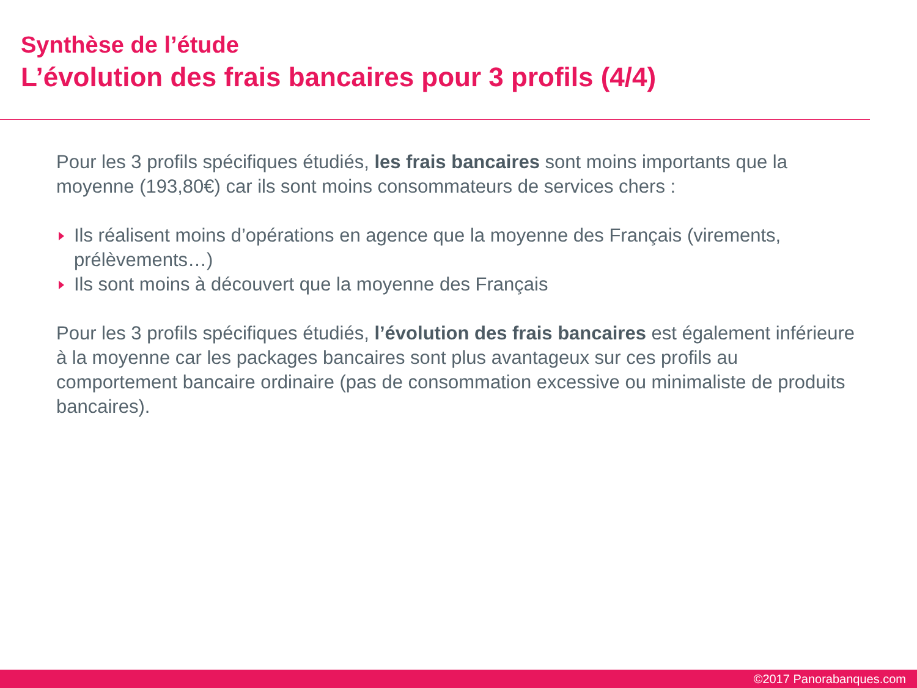Synthèse de l’étude
L’évolution des frais bancaires pour 3 profils (4/4)
Pour les 3 profils spécifiques étudiés, les frais bancaires sont moins importants que la moyenne (193,80€) car ils sont moins consommateurs de services chers :
Ils réalisent moins d’opérations en agence que la moyenne des Français (virements, prélèvements…)
Ils sont moins à découvert que la moyenne des Français
Pour les 3 profils spécifiques étudiés, l’évolution des frais bancaires est également inférieure à la moyenne car les packages bancaires sont plus avantageux sur ces profils au comportement bancaire ordinaire (pas de consommation excessive ou minimaliste de produits bancaires).
©2017 Panorabanques.com